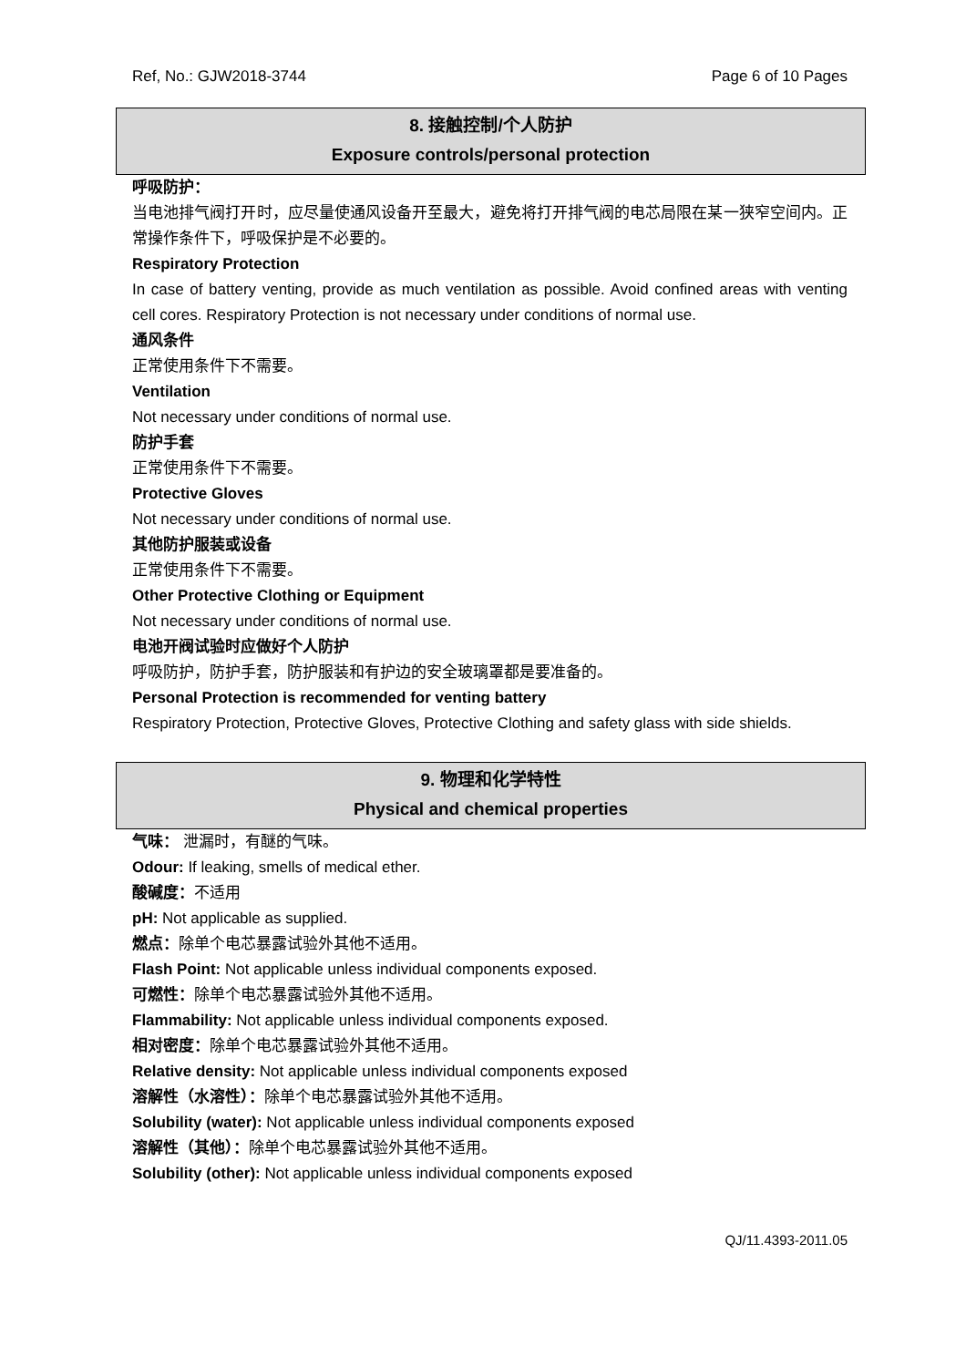Ref, No.: GJW2018-3744 Page 6 of 10 Pages
8. 接触控制/个人防护
Exposure controls/personal protection
呼吸防护：
当电池排气阀打开时，应尽量使通风设备开至最大，避免将打开排气阀的电芯局限在某一狭窄空间内。正常操作条件下，呼吸保护是不必要的。
Respiratory Protection
In case of battery venting, provide as much ventilation as possible. Avoid confined areas with venting cell cores. Respiratory Protection is not necessary under conditions of normal use.
通风条件
正常使用条件下不需要。
Ventilation
Not necessary under conditions of normal use.
防护手套
正常使用条件下不需要。
Protective Gloves
Not necessary under conditions of normal use.
其他防护服装或设备
正常使用条件下不需要。
Other Protective Clothing or Equipment
Not necessary under conditions of normal use.
电池开阀试验时应做好个人防护
呼吸防护，防护手套，防护服装和有护边的安全玻璃罩都是要准备的。
Personal Protection is recommended for venting battery
Respiratory Protection, Protective Gloves, Protective Clothing and safety glass with side shields.
9. 物理和化学特性
Physical and chemical properties
气味： 泄漏时，有醚的气味。
Odour: If leaking, smells of medical ether.
酸碱度：不适用
pH: Not applicable as supplied.
燃点：除单个电芯暴露试验外其他不适用。
Flash Point: Not applicable unless individual components exposed.
可燃性：除单个电芯暴露试验外其他不适用。
Flammability: Not applicable unless individual components exposed.
相对密度：除单个电芯暴露试验外其他不适用。
Relative density: Not applicable unless individual components exposed
溶解性（水溶性）：除单个电芯暴露试验外其他不适用。
Solubility (water): Not applicable unless individual components exposed
溶解性（其他）：除单个电芯暴露试验外其他不适用。
Solubility (other): Not applicable unless individual components exposed
QJ/11.4393-2011.05